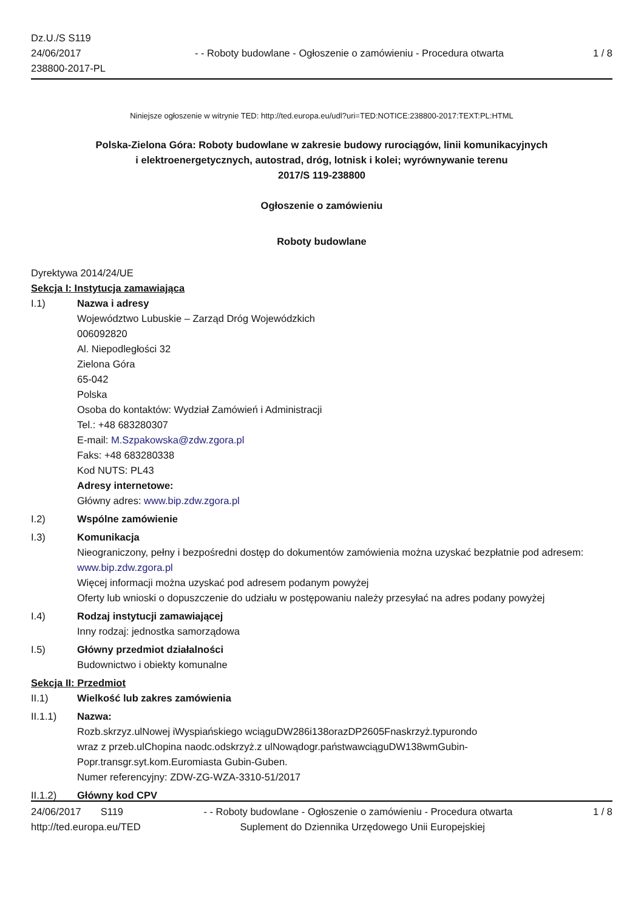Dz.U./S S119
24/06/2017
238800-2017-PL
- - Roboty budowlane - Ogłoszenie o zamówieniu - Procedura otwarta
1 / 8
Niniejsze ogłoszenie w witrynie TED: http://ted.europa.eu/udl?uri=TED:NOTICE:238800-2017:TEXT:PL:HTML
Polska-Zielona Góra: Roboty budowlane w zakresie budowy rurociągów, linii komunikacyjnych
i elektroenergetycznych, autostrad, dróg, lotnisk i kolei; wyrównywanie terenu
2017/S 119-238800
Ogłoszenie o zamówieniu
Roboty budowlane
Dyrektywa 2014/24/UE
Sekcja I: Instytucja zamawiająca
I.1) Nazwa i adresy
Województwo Lubuskie – Zarząd Dróg Wojewódzkich
006092820
Al. Niepodległości 32
Zielona Góra
65-042
Polska
Osoba do kontaktów: Wydział Zamówień i Administracji
Tel.: +48 683280307
E-mail: M.Szpakowska@zdw.zgora.pl
Faks: +48 683280338
Kod NUTS: PL43
Adresy internetowe:
Główny adres: www.bip.zdw.zgora.pl
I.2) Wspólne zamówienie
I.3) Komunikacja
Nieograniczony, pełny i bezpośredni dostęp do dokumentów zamówienia można uzyskać bezpłatnie pod adresem: www.bip.zdw.zgora.pl
Więcej informacji można uzyskać pod adresem podanym powyżej
Oferty lub wnioski o dopuszczenie do udziału w postępowaniu należy przesyłać na adres podany powyżej
I.4) Rodzaj instytucji zamawiającej
Inny rodzaj: jednostka samorządowa
I.5) Główny przedmiot działalności
Budownictwo i obiekty komunalne
Sekcja II: Przedmiot
II.1) Wielkość lub zakres zamówienia
II.1.1) Nazwa:
Rozb.skrzyz.ulNowej iWyspiańskiego wciąguDW286i138orazDP2605Fnaskrzyż.typurondo
wraz z przeb.ulChopina naodc.odskrzyż.z ulNowądogr.państwawciąguDW138wmGubin-
Popr.transgr.syt.kom.Euromiasta Gubin-Guben.
Numer referencyjny: ZDW-ZG-WZA-3310-51/2017
II.1.2) Główny kod CPV
24/06/2017 S119 - - Roboty budowlane - Ogłoszenie o zamówieniu - Procedura otwarta 1 / 8
http://ted.europa.eu/TED Suplement do Dziennika Urzędowego Unii Europejskiej